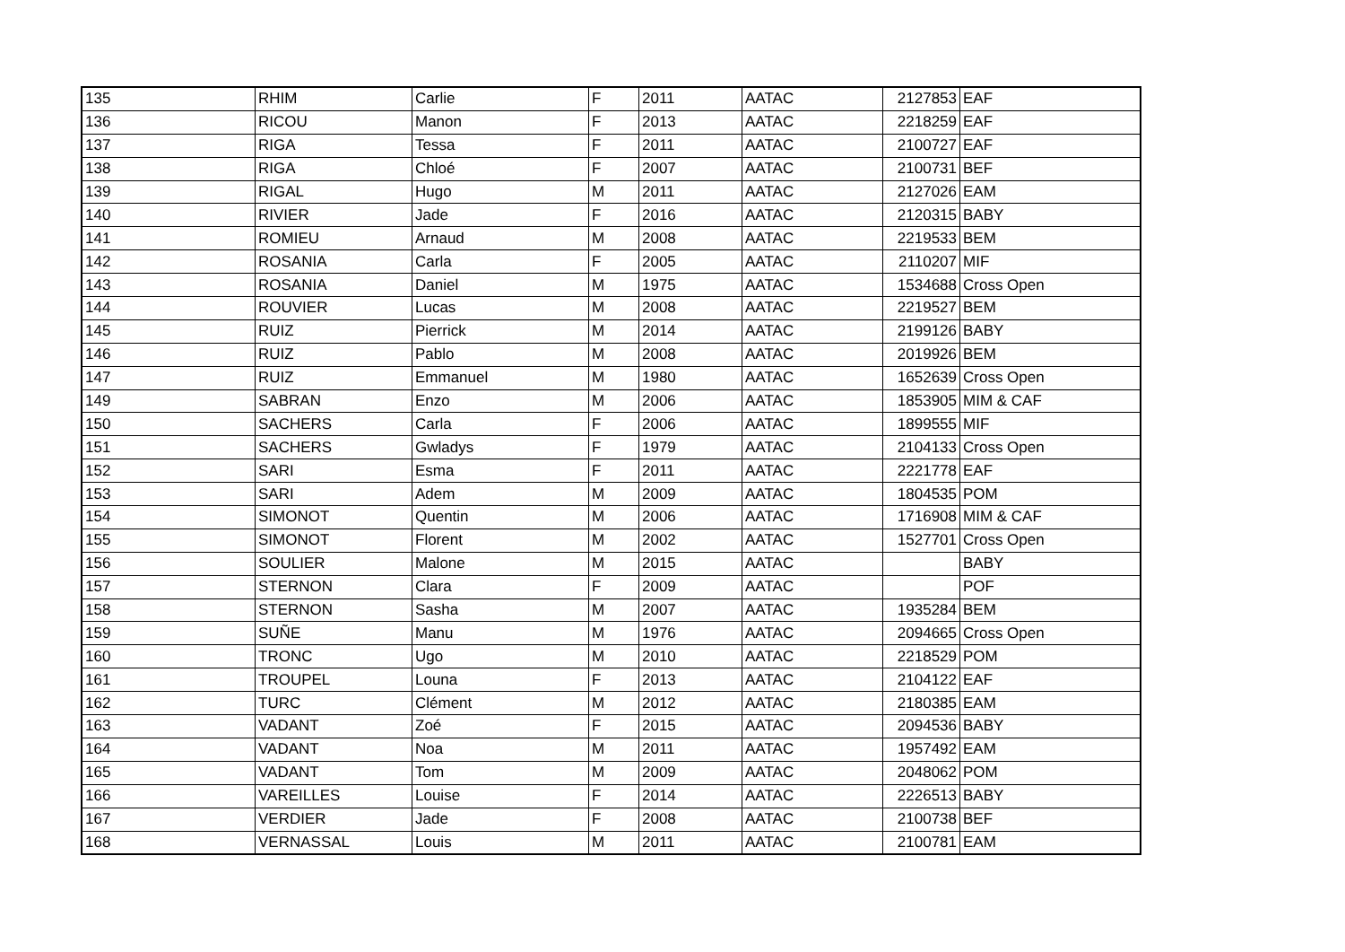| 135 | RHIM | Carlie | F | 2011 | AATAC | 2127853 | EAF |
| 136 | RICOU | Manon | F | 2013 | AATAC | 2218259 | EAF |
| 137 | RIGA | Tessa | F | 2011 | AATAC | 2100727 | EAF |
| 138 | RIGA | Chloé | F | 2007 | AATAC | 2100731 | BEF |
| 139 | RIGAL | Hugo | M | 2011 | AATAC | 2127026 | EAM |
| 140 | RIVIER | Jade | F | 2016 | AATAC | 2120315 | BABY |
| 141 | ROMIEU | Arnaud | M | 2008 | AATAC | 2219533 | BEM |
| 142 | ROSANIA | Carla | F | 2005 | AATAC | 2110207 | MIF |
| 143 | ROSANIA | Daniel | M | 1975 | AATAC | 1534688 | Cross Open |
| 144 | ROUVIER | Lucas | M | 2008 | AATAC | 2219527 | BEM |
| 145 | RUIZ | Pierrick | M | 2014 | AATAC | 2199126 | BABY |
| 146 | RUIZ | Pablo | M | 2008 | AATAC | 2019926 | BEM |
| 147 | RUIZ | Emmanuel | M | 1980 | AATAC | 1652639 | Cross Open |
| 149 | SABRAN | Enzo | M | 2006 | AATAC | 1853905 | MIM & CAF |
| 150 | SACHERS | Carla | F | 2006 | AATAC | 1899555 | MIF |
| 151 | SACHERS | Gwladys | F | 1979 | AATAC | 2104133 | Cross Open |
| 152 | SARI | Esma | F | 2011 | AATAC | 2221778 | EAF |
| 153 | SARI | Adem | M | 2009 | AATAC | 1804535 | POM |
| 154 | SIMONOT | Quentin | M | 2006 | AATAC | 1716908 | MIM & CAF |
| 155 | SIMONOT | Florent | M | 2002 | AATAC | 1527701 | Cross Open |
| 156 | SOULIER | Malone | M | 2015 | AATAC | | BABY |
| 157 | STERNON | Clara | F | 2009 | AATAC | | POF |
| 158 | STERNON | Sasha | M | 2007 | AATAC | 1935284 | BEM |
| 159 | SUÑE | Manu | M | 1976 | AATAC | 2094665 | Cross Open |
| 160 | TRONC | Ugo | M | 2010 | AATAC | 2218529 | POM |
| 161 | TROUPEL | Louna | F | 2013 | AATAC | 2104122 | EAF |
| 162 | TURC | Clément | M | 2012 | AATAC | 2180385 | EAM |
| 163 | VADANT | Zoé | F | 2015 | AATAC | 2094536 | BABY |
| 164 | VADANT | Noa | M | 2011 | AATAC | 1957492 | EAM |
| 165 | VADANT | Tom | M | 2009 | AATAC | 2048062 | POM |
| 166 | VAREILLES | Louise | F | 2014 | AATAC | 2226513 | BABY |
| 167 | VERDIER | Jade | F | 2008 | AATAC | 2100738 | BEF |
| 168 | VERNASSAL | Louis | M | 2011 | AATAC | 2100781 | EAM |